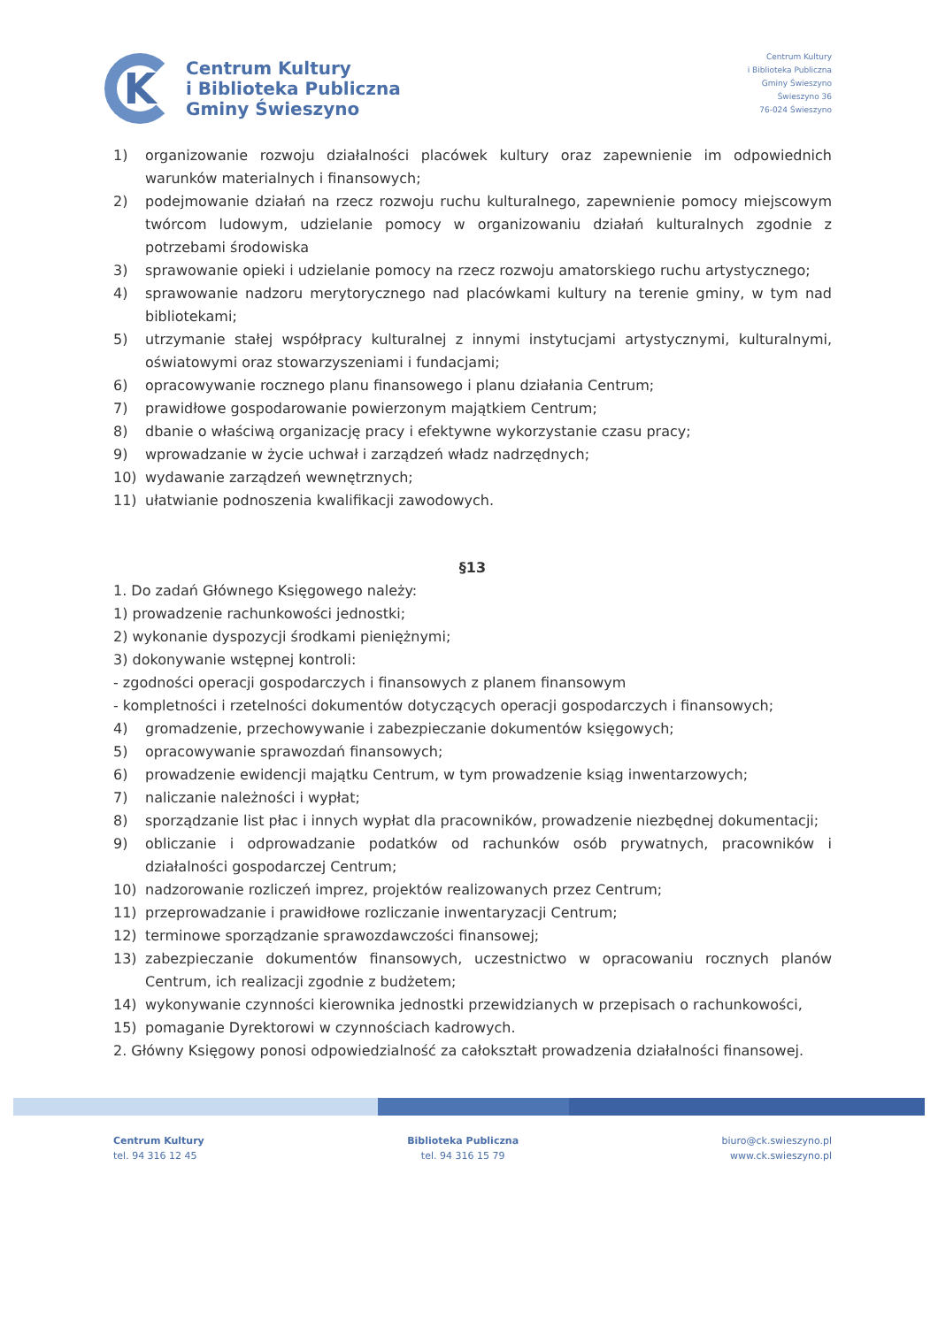K
Centrum Kultury
i Biblioteka Publiczna
Gminy Świeszyno
Centrum Kultury
i Biblioteka Publiczna
Gminy Świeszyno
Świeszyno 36
76-024 Świeszyno
1) organizowanie rozwoju działalności placówek kultury oraz zapewnienie im odpowiednich warunków materialnych i finansowych;
2) podejmowanie działań na rzecz rozwoju ruchu kulturalnego, zapewnienie pomocy miejscowym twórcom ludowym, udzielanie pomocy w organizowaniu działań kulturalnych zgodnie z potrzebami środowiska
3) sprawowanie opieki i udzielanie pomocy na rzecz rozwoju amatorskiego ruchu artystycznego;
4) sprawowanie nadzoru merytorycznego nad placówkami kultury na terenie gminy, w tym nad bibliotekami;
5) utrzymanie stałej współpracy kulturalnej z innymi instytucjami artystycznymi, kulturalnymi, oświatowymi oraz stowarzyszeniami i fundacjami;
6) opracowywanie rocznego planu finansowego i planu działania Centrum;
7) prawidłowe gospodarowanie powierzonym majątkiem Centrum;
8) dbanie o właściwą organizację pracy i efektywne wykorzystanie czasu pracy;
9) wprowadzanie w życie uchwał i zarządzeń władz nadrzędnych;
10) wydawanie zarządzeń wewnętrznych;
11) ułatwianie podnoszenia kwalifikacji zawodowych.
§13
1. Do zadań Głównego Księgowego należy:
1) prowadzenie rachunkowości jednostki;
2) wykonanie dyspozycji środkami pieniężnymi;
3) dokonywanie wstępnej kontroli:
- zgodności operacji gospodarczych i finansowych z planem finansowym
- kompletności i rzetelności dokumentów dotyczących operacji gospodarczych i finansowych;
4) gromadzenie, przechowywanie i zabezpieczanie dokumentów księgowych;
5) opracowywanie sprawozdań finansowych;
6) prowadzenie ewidencji majątku Centrum, w tym prowadzenie ksiąg inwentarzowych;
7) naliczanie należności i wypłat;
8) sporządzanie list płac i innych wypłat dla pracowników, prowadzenie niezbędnej dokumentacji;
9) obliczanie i odprowadzanie podatków od rachunków osób prywatnych, pracowników i działalności gospodarczej Centrum;
10) nadzorowanie rozliczeń imprez, projektów realizowanych przez Centrum;
11) przeprowadzanie i prawidłowe rozliczanie inwentaryzacji Centrum;
12) terminowe sporządzanie sprawozdawczości finansowej;
13) zabezpieczanie dokumentów finansowych, uczestnictwo w opracowaniu rocznych planów Centrum, ich realizacji zgodnie z budżetem;
14) wykonywanie czynności kierownika jednostki przewidzianych w przepisach o rachunkowości,
15) pomaganie Dyrektorowi w czynnościach kadrowych.
2. Główny Księgowy ponosi odpowiedzialność za całokształt prowadzenia działalności finansowej.
Centrum Kultury
tel. 94 316 12 45
Biblioteka Publiczna
tel. 94 316 15 79
biuro@ck.swieszyno.pl
www.ck.swieszyno.pl